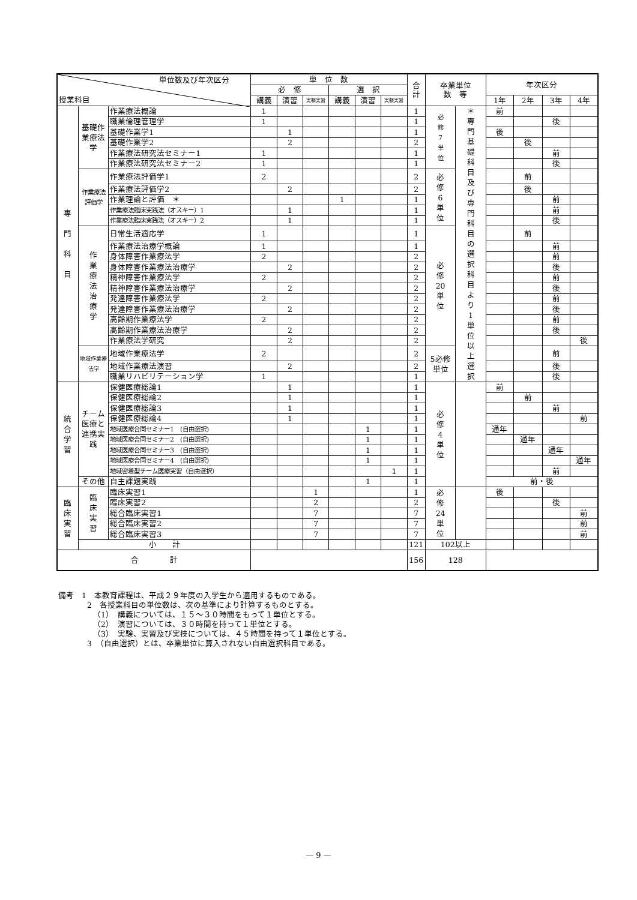| 単位数及び年次区分 授業科目 | | | 単 位 数 | | | | | | 合計 | 卒業単位 数 等 | | 年次区分 | | | |
| --- | --- | --- | --- | --- | --- | --- | --- | --- | --- | --- | --- | --- | --- | --- | --- |
| | | | 必 修 | | | 選 択 | | | | | | | | | |
| | | | 講義 | 演習 | 実験実習 | 講義 | 演習 | 実験実習 | | | | 1年 | 2年 | 3年 | 4年 |
| 専 門 科 目 | 基礎作業療法学 | 作業療法概論 | 1 | | | | | | 1 | 必 修 7 単 位 | ＊ 専 門 基 礎 科 目 及 び 専 門 科 目 の 選 択 科 目 よ り 1 単 位 以 上 選 択 | 前 | | | |
| | | 職業倫理管理学 | 1 | | | | | | 1 | | | | | 後 | |
| | | 基礎作業学1 | | 1 | | | | | 1 | | | 後 | | | |
| | | 基礎作業学2 | | 2 | | | | | 2 | | | | 後 | | |
| | | 作業療法研究法セミナー1 | 1 | | | | | | 1 | | | | | 前 | |
| | | 作業療法研究法セミナー2 | 1 | | | | | | 1 | | | | | 後 | |
| | 作業療法評価学 | 作業療法評価学1 | 2 | | | | | | 2 | 必 修 6 単 位 | | | 前 | | |
| | | 作業療法評価学2 | | 2 | | | | | 2 | | | | 後 | | |
| | | 作業理論と評価 ＊ | | | | 1 | | | 1 | | | | | 前 | |
| | | 作業療法臨床実践法（オスキー）1 | | 1 | | | | | 1 | | | | | 前 | |
| | | 作業療法臨床実践法（オスキー）2 | | 1 | | | | | 1 | | | | | 後 | |
| | 作 業 療 法 治 療 学 | 日常生活適応学 | 1 | | | | | | 1 | 必 修 20 単 位 | | | 前 | | |
| | | 作業療法治療学概論 | 1 | | | | | | 1 | | | | | 前 | |
| | | 身体障害作業療法学 | 2 | | | | | | 2 | | | | | 前 | |
| | | 身体障害作業療法治療学 | | 2 | | | | | 2 | | | | | 後 | |
| | | 精神障害作業療法学 | 2 | | | | | | 2 | | | | | 前 | |
| | | 精神障害作業療法治療学 | | 2 | | | | | 2 | | | | | 後 | |
| | | 発達障害作業療法学 | 2 | | | | | | 2 | | | | | 前 | |
| | | 発達障害作業療法治療学 | | 2 | | | | | 2 | | | | | 後 | |
| | | 高齢期作業療法学 | 2 | | | | | | 2 | | | | | 前 | |
| | | 高齢期作業療法治療学 | | 2 | | | | | 2 | | | | | 後 | |
| | | 作業療法学研究 | | 2 | | | | | 2 | | | | | | 後 |
| | 地域作業療法学 | 地域作業療法学 | 2 | | | | | | 2 | 5必修単位 | | | | 前 | |
| | | 地域作業療法演習 | | 2 | | | | | 2 | | | | | 後 | |
| | | 職業リハビリテーション学 | 1 | | | | | | 1 | | | | | 後 | |
| 統 合 学 習 | チーム医療と連携実践 | 保健医療総論1 | | 1 | | | | | 1 | 必 修 4 単 位 | | 前 | | | |
| | | 保健医療総論2 | | 1 | | | | | 1 | | | | 前 | | |
| | | 保健医療総論3 | | 1 | | | | | 1 | | | | | 前 | |
| | | 保健医療総論4 | | 1 | | | | | 1 | | | | | | 前 |
| | | 地域医療合同セミナー1 (自由選択) | | | | | 1 | | 1 | | | 通年 | | | |
| | | 地域医療合同セミナー2 (自由選択) | | | | | 1 | | 1 | | | | 通年 | | |
| | | 地域医療合同セミナー3 (自由選択) | | | | | 1 | | 1 | | | | | 通年 | |
| | | 地域医療合同セミナー4 (自由選択) | | | | | 1 | | 1 | | | | | | 通年 |
| | | 地域密着型チーム医療実習（自由選択） | | | | | | 1 | 1 | | | | | 前 | |
| | その他 | 自主課題実践 | | | | | 1 | | 1 | | | 前・後 | | | |
| 臨 床 実 習 | 臨 床 実 習 | 臨床実習1 | | | 1 | | | | 1 | 必 修 24 単 位 | | 後 | | | |
| | | 臨床実習2 | | | 2 | | | | 2 | | | | | 後 | |
| | | 総合臨床実習1 | | | 7 | | | | 7 | | | | | | 前 |
| | | 総合臨床実習2 | | | 7 | | | | 7 | | | | | | 前 |
| | | 総合臨床実習3 | | | 7 | | | | 7 | | | | | | 前 |
| | 小 計 | | | | | | | | 121 | 102以上 | | | | | |
| 合 計 | | | | | | | | | 156 | 128 | | | | | |
備考　1　本教育課程は、平成２９年度の入学生から適用するものである。
2　各授業科目の単位数は、次の基準により計算するものとする。
（1）　講義については、１５～３０時間をもって１単位とする。
（2）　演習については、３０時間を持って１単位とする。
（3）　実験、実習及び実技については、４５時間を持って１単位とする。
3　（自由選択）とは、卒業単位に算入されない自由選択科目である。
— 9 —